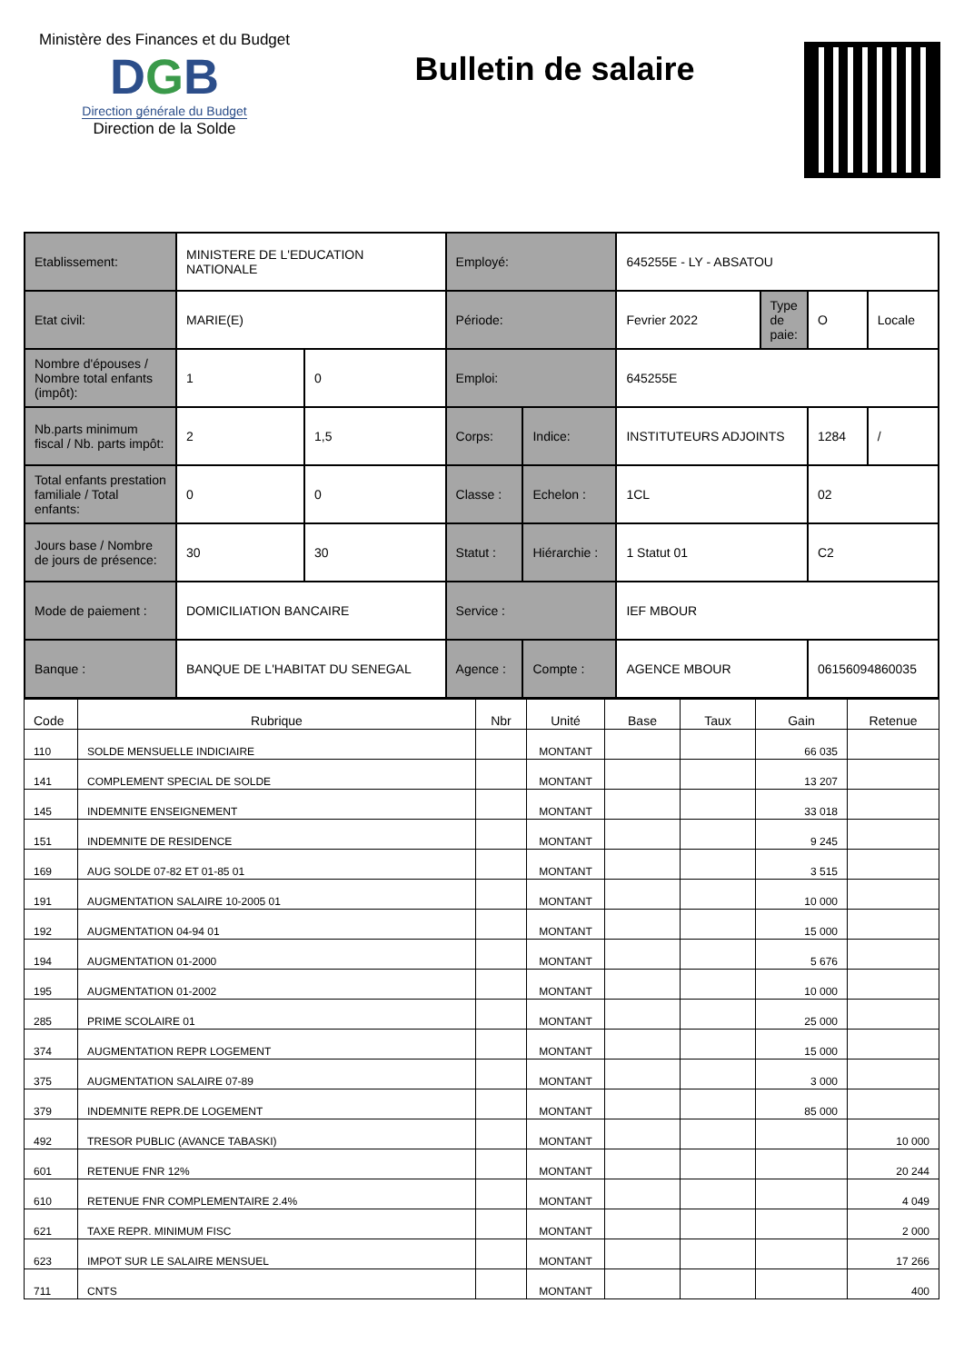Ministère des Finances et du Budget
DGB
Direction générale du Budget
Direction de la Solde
Bulletin de salaire
| Etablissement: | MINISTERE DE L'EDUCATION NATIONALE | | Employé: | | 645255E - LY - ABSATOU | | | |
| Etat civil: | MARIE(E) | | Période: | | Fevrier 2022 | Type de paie: | O | Locale |
| Nombre d'épouses / Nombre total enfants (impôt): | 1 | 0 | Emploi: | | 645255E | | | |
| Nb.parts minimum fiscal / Nb. parts impôt: | 2 | 1,5 | Corps: | Indice: | INSTITUTEURS ADJOINTS | | 1284 | / |
| Total enfants prestation familiale / Total enfants: | 0 | 0 | Classe : | Echelon : | 1CL | | 02 | |
| Jours base / Nombre de jours de présence: | 30 | 30 | Statut : | Hiérarchie : | 1 Statut 01 | | C2 | |
| Mode de paiement : | DOMICILIATION BANCAIRE | | Service : | | IEF MBOUR | | | |
| Banque : | BANQUE DE L'HABITAT DU SENEGAL | | Agence : | Compte : | AGENCE MBOUR | | 06156094860035 | |
| Code | Rubrique | Nbr | Unité | Base | Taux | Gain | Retenue |
| --- | --- | --- | --- | --- | --- | --- | --- |
| 110 | SOLDE MENSUELLE INDICIAIRE | | MONTANT | | | 66 035 | |
| 141 | COMPLEMENT SPECIAL DE SOLDE | | MONTANT | | | 13 207 | |
| 145 | INDEMNITE ENSEIGNEMENT | | MONTANT | | | 33 018 | |
| 151 | INDEMNITE DE RESIDENCE | | MONTANT | | | 9 245 | |
| 169 | AUG SOLDE 07-82 ET 01-85 01 | | MONTANT | | | 3 515 | |
| 191 | AUGMENTATION SALAIRE 10-2005 01 | | MONTANT | | | 10 000 | |
| 192 | AUGMENTATION 04-94 01 | | MONTANT | | | 15 000 | |
| 194 | AUGMENTATION 01-2000 | | MONTANT | | | 5 676 | |
| 195 | AUGMENTATION 01-2002 | | MONTANT | | | 10 000 | |
| 285 | PRIME SCOLAIRE 01 | | MONTANT | | | 25 000 | |
| 374 | AUGMENTATION REPR LOGEMENT | | MONTANT | | | 15 000 | |
| 375 | AUGMENTATION SALAIRE 07-89 | | MONTANT | | | 3 000 | |
| 379 | INDEMNITE REPR.DE LOGEMENT | | MONTANT | | | 85 000 | |
| 492 | TRESOR PUBLIC (AVANCE TABASKI) | | MONTANT | | | | 10 000 |
| 601 | RETENUE FNR 12% | | MONTANT | | | | 20 244 |
| 610 | RETENUE FNR COMPLEMENTAIRE 2.4% | | MONTANT | | | | 4 049 |
| 621 | TAXE REPR. MINIMUM FISC | | MONTANT | | | | 2 000 |
| 623 | IMPOT SUR LE SALAIRE MENSUEL | | MONTANT | | | | 17 266 |
| 711 | CNTS | | MONTANT | | | | 400 |